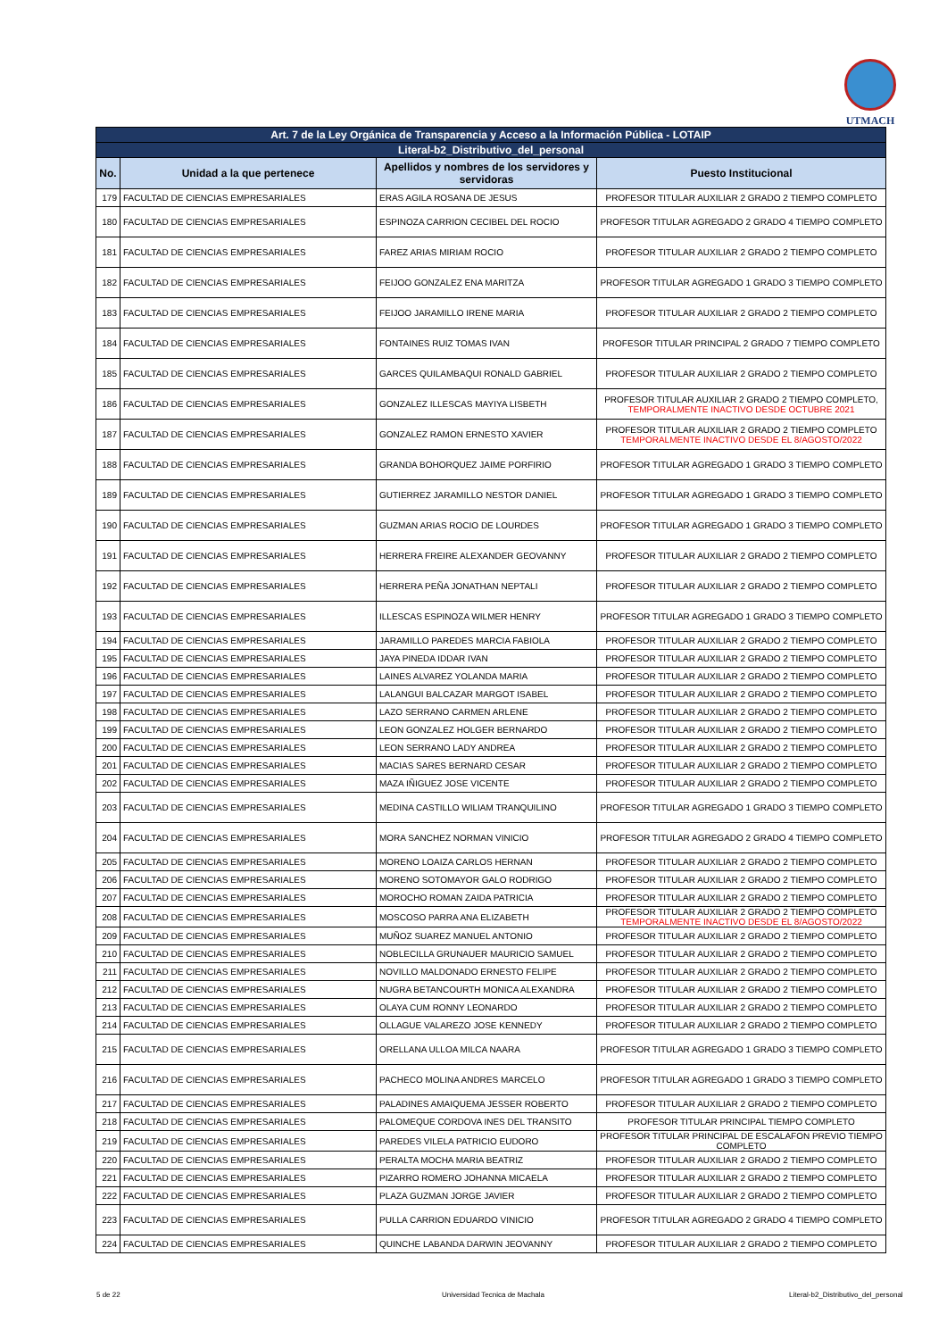UTMACH
| Art. 7 de la Ley Orgánica de Transparencia y Acceso a la Información Pública - LOTAIP | | | |
| --- | --- | --- | --- |
| Literal-b2_Distributivo_del_personal | | | |
| No. | Unidad a la que pertenece | Apellidos y nombres de los servidores y servidoras | Puesto Institucional |
| 179 | FACULTAD DE CIENCIAS EMPRESARIALES | ERAS AGILA ROSANA DE JESUS | PROFESOR TITULAR AUXILIAR 2 GRADO 2 TIEMPO COMPLETO |
| 180 | FACULTAD DE CIENCIAS EMPRESARIALES | ESPINOZA CARRION CECIBEL DEL ROCIO | PROFESOR TITULAR AGREGADO 2 GRADO 4 TIEMPO COMPLETO |
| 181 | FACULTAD DE CIENCIAS EMPRESARIALES | FAREZ ARIAS MIRIAM ROCIO | PROFESOR TITULAR AUXILIAR 2 GRADO 2 TIEMPO COMPLETO |
| 182 | FACULTAD DE CIENCIAS EMPRESARIALES | FEIJOO GONZALEZ ENA MARITZA | PROFESOR TITULAR AGREGADO 1 GRADO 3 TIEMPO COMPLETO |
| 183 | FACULTAD DE CIENCIAS EMPRESARIALES | FEIJOO JARAMILLO IRENE MARIA | PROFESOR TITULAR AUXILIAR 2 GRADO 2 TIEMPO COMPLETO |
| 184 | FACULTAD DE CIENCIAS EMPRESARIALES | FONTAINES RUIZ TOMAS IVAN | PROFESOR TITULAR PRINCIPAL 2 GRADO 7 TIEMPO COMPLETO |
| 185 | FACULTAD DE CIENCIAS EMPRESARIALES | GARCES QUILAMBAQUI RONALD GABRIEL | PROFESOR TITULAR AUXILIAR 2 GRADO 2 TIEMPO COMPLETO |
| 186 | FACULTAD DE CIENCIAS EMPRESARIALES | GONZALEZ ILLESCAS MAYIYA LISBETH | PROFESOR TITULAR AUXILIAR 2 GRADO 2 TIEMPO COMPLETO, TEMPORALMENTE INACTIVO DESDE OCTUBRE 2021 |
| 187 | FACULTAD DE CIENCIAS EMPRESARIALES | GONZALEZ RAMON ERNESTO XAVIER | PROFESOR TITULAR AUXILIAR 2 GRADO 2 TIEMPO COMPLETO TEMPORALMENTE INACTIVO DESDE EL 8/AGOSTO/2022 |
| 188 | FACULTAD DE CIENCIAS EMPRESARIALES | GRANDA BOHORQUEZ JAIME PORFIRIO | PROFESOR TITULAR AGREGADO 1 GRADO 3 TIEMPO COMPLETO |
| 189 | FACULTAD DE CIENCIAS EMPRESARIALES | GUTIERREZ JARAMILLO NESTOR DANIEL | PROFESOR TITULAR AGREGADO 1 GRADO 3 TIEMPO COMPLETO |
| 190 | FACULTAD DE CIENCIAS EMPRESARIALES | GUZMAN ARIAS ROCIO DE LOURDES | PROFESOR TITULAR AGREGADO 1 GRADO 3 TIEMPO COMPLETO |
| 191 | FACULTAD DE CIENCIAS EMPRESARIALES | HERRERA FREIRE ALEXANDER GEOVANNY | PROFESOR TITULAR AUXILIAR 2 GRADO 2 TIEMPO COMPLETO |
| 192 | FACULTAD DE CIENCIAS EMPRESARIALES | HERRERA PEÑA JONATHAN NEPTALI | PROFESOR TITULAR AUXILIAR 2 GRADO 2 TIEMPO COMPLETO |
| 193 | FACULTAD DE CIENCIAS EMPRESARIALES | ILLESCAS ESPINOZA WILMER HENRY | PROFESOR TITULAR AGREGADO 1 GRADO 3 TIEMPO COMPLETO |
| 194 | FACULTAD DE CIENCIAS EMPRESARIALES | JARAMILLO PAREDES MARCIA FABIOLA | PROFESOR TITULAR AUXILIAR 2 GRADO 2 TIEMPO COMPLETO |
| 195 | FACULTAD DE CIENCIAS EMPRESARIALES | JAYA PINEDA IDDAR IVAN | PROFESOR TITULAR AUXILIAR 2 GRADO 2 TIEMPO COMPLETO |
| 196 | FACULTAD DE CIENCIAS EMPRESARIALES | LAINES ALVAREZ YOLANDA MARIA | PROFESOR TITULAR AUXILIAR 2 GRADO 2 TIEMPO COMPLETO |
| 197 | FACULTAD DE CIENCIAS EMPRESARIALES | LALANGUI BALCAZAR MARGOT ISABEL | PROFESOR TITULAR AUXILIAR 2 GRADO 2 TIEMPO COMPLETO |
| 198 | FACULTAD DE CIENCIAS EMPRESARIALES | LAZO SERRANO CARMEN ARLENE | PROFESOR TITULAR AUXILIAR 2 GRADO 2 TIEMPO COMPLETO |
| 199 | FACULTAD DE CIENCIAS EMPRESARIALES | LEON GONZALEZ HOLGER BERNARDO | PROFESOR TITULAR AUXILIAR 2 GRADO 2 TIEMPO COMPLETO |
| 200 | FACULTAD DE CIENCIAS EMPRESARIALES | LEON SERRANO LADY ANDREA | PROFESOR TITULAR AUXILIAR 2 GRADO 2 TIEMPO COMPLETO |
| 201 | FACULTAD DE CIENCIAS EMPRESARIALES | MACIAS SARES BERNARD CESAR | PROFESOR TITULAR AUXILIAR 2 GRADO 2 TIEMPO COMPLETO |
| 202 | FACULTAD DE CIENCIAS EMPRESARIALES | MAZA IÑIGUEZ JOSE VICENTE | PROFESOR TITULAR AUXILIAR 2 GRADO 2 TIEMPO COMPLETO |
| 203 | FACULTAD DE CIENCIAS EMPRESARIALES | MEDINA CASTILLO WILIAM TRANQUILINO | PROFESOR TITULAR AGREGADO 1 GRADO 3 TIEMPO COMPLETO |
| 204 | FACULTAD DE CIENCIAS EMPRESARIALES | MORA SANCHEZ NORMAN VINICIO | PROFESOR TITULAR AGREGADO 2 GRADO 4 TIEMPO COMPLETO |
| 205 | FACULTAD DE CIENCIAS EMPRESARIALES | MORENO LOAIZA CARLOS HERNAN | PROFESOR TITULAR AUXILIAR 2 GRADO 2 TIEMPO COMPLETO |
| 206 | FACULTAD DE CIENCIAS EMPRESARIALES | MORENO SOTOMAYOR GALO RODRIGO | PROFESOR TITULAR AUXILIAR 2 GRADO 2 TIEMPO COMPLETO |
| 207 | FACULTAD DE CIENCIAS EMPRESARIALES | MOROCHO ROMAN ZAIDA PATRICIA | PROFESOR TITULAR AUXILIAR 2 GRADO 2 TIEMPO COMPLETO |
| 208 | FACULTAD DE CIENCIAS EMPRESARIALES | MOSCOSO PARRA ANA ELIZABETH | PROFESOR TITULAR AUXILIAR 2 GRADO 2 TIEMPO COMPLETO TEMPORALMENTE INACTIVO DESDE EL 8/AGOSTO/2022 |
| 209 | FACULTAD DE CIENCIAS EMPRESARIALES | MUÑOZ SUAREZ MANUEL ANTONIO | PROFESOR TITULAR AUXILIAR 2 GRADO 2 TIEMPO COMPLETO |
| 210 | FACULTAD DE CIENCIAS EMPRESARIALES | NOBLECILLA GRUNAUER MAURICIO SAMUEL | PROFESOR TITULAR AUXILIAR 2 GRADO 2 TIEMPO COMPLETO |
| 211 | FACULTAD DE CIENCIAS EMPRESARIALES | NOVILLO MALDONADO ERNESTO FELIPE | PROFESOR TITULAR AUXILIAR 2 GRADO 2 TIEMPO COMPLETO |
| 212 | FACULTAD DE CIENCIAS EMPRESARIALES | NUGRA BETANCOURTH MONICA ALEXANDRA | PROFESOR TITULAR AUXILIAR 2 GRADO 2 TIEMPO COMPLETO |
| 213 | FACULTAD DE CIENCIAS EMPRESARIALES | OLAYA CUM RONNY LEONARDO | PROFESOR TITULAR AUXILIAR 2 GRADO 2 TIEMPO COMPLETO |
| 214 | FACULTAD DE CIENCIAS EMPRESARIALES | OLLAGUE VALAREZO JOSE KENNEDY | PROFESOR TITULAR AUXILIAR 2 GRADO 2 TIEMPO COMPLETO |
| 215 | FACULTAD DE CIENCIAS EMPRESARIALES | ORELLANA ULLOA MILCA NAARA | PROFESOR TITULAR AGREGADO 1 GRADO 3 TIEMPO COMPLETO |
| 216 | FACULTAD DE CIENCIAS EMPRESARIALES | PACHECO MOLINA ANDRES MARCELO | PROFESOR TITULAR AGREGADO 1 GRADO 3 TIEMPO COMPLETO |
| 217 | FACULTAD DE CIENCIAS EMPRESARIALES | PALADINES AMAIQUEMA JESSER ROBERTO | PROFESOR TITULAR AUXILIAR 2 GRADO 2 TIEMPO COMPLETO |
| 218 | FACULTAD DE CIENCIAS EMPRESARIALES | PALOMEQUE CORDOVA INES DEL TRANSITO | PROFESOR TITULAR PRINCIPAL TIEMPO COMPLETO |
| 219 | FACULTAD DE CIENCIAS EMPRESARIALES | PAREDES VILELA PATRICIO EUDORO | PROFESOR TITULAR PRINCIPAL DE ESCALAFON PREVIO TIEMPO COMPLETO |
| 220 | FACULTAD DE CIENCIAS EMPRESARIALES | PERALTA MOCHA MARIA BEATRIZ | PROFESOR TITULAR AUXILIAR 2 GRADO 2 TIEMPO COMPLETO |
| 221 | FACULTAD DE CIENCIAS EMPRESARIALES | PIZARRO ROMERO JOHANNA MICAELA | PROFESOR TITULAR AUXILIAR 2 GRADO 2 TIEMPO COMPLETO |
| 222 | FACULTAD DE CIENCIAS EMPRESARIALES | PLAZA GUZMAN JORGE JAVIER | PROFESOR TITULAR AUXILIAR 2 GRADO 2 TIEMPO COMPLETO |
| 223 | FACULTAD DE CIENCIAS EMPRESARIALES | PULLA CARRION EDUARDO VINICIO | PROFESOR TITULAR AGREGADO 2 GRADO 4 TIEMPO COMPLETO |
| 224 | FACULTAD DE CIENCIAS EMPRESARIALES | QUINCHE LABANDA DARWIN JEOVANNY | PROFESOR TITULAR AUXILIAR 2 GRADO 2 TIEMPO COMPLETO |
5 de 22 Universidad Tecnica de Machala Literal-b2_Distributivo_del_personal